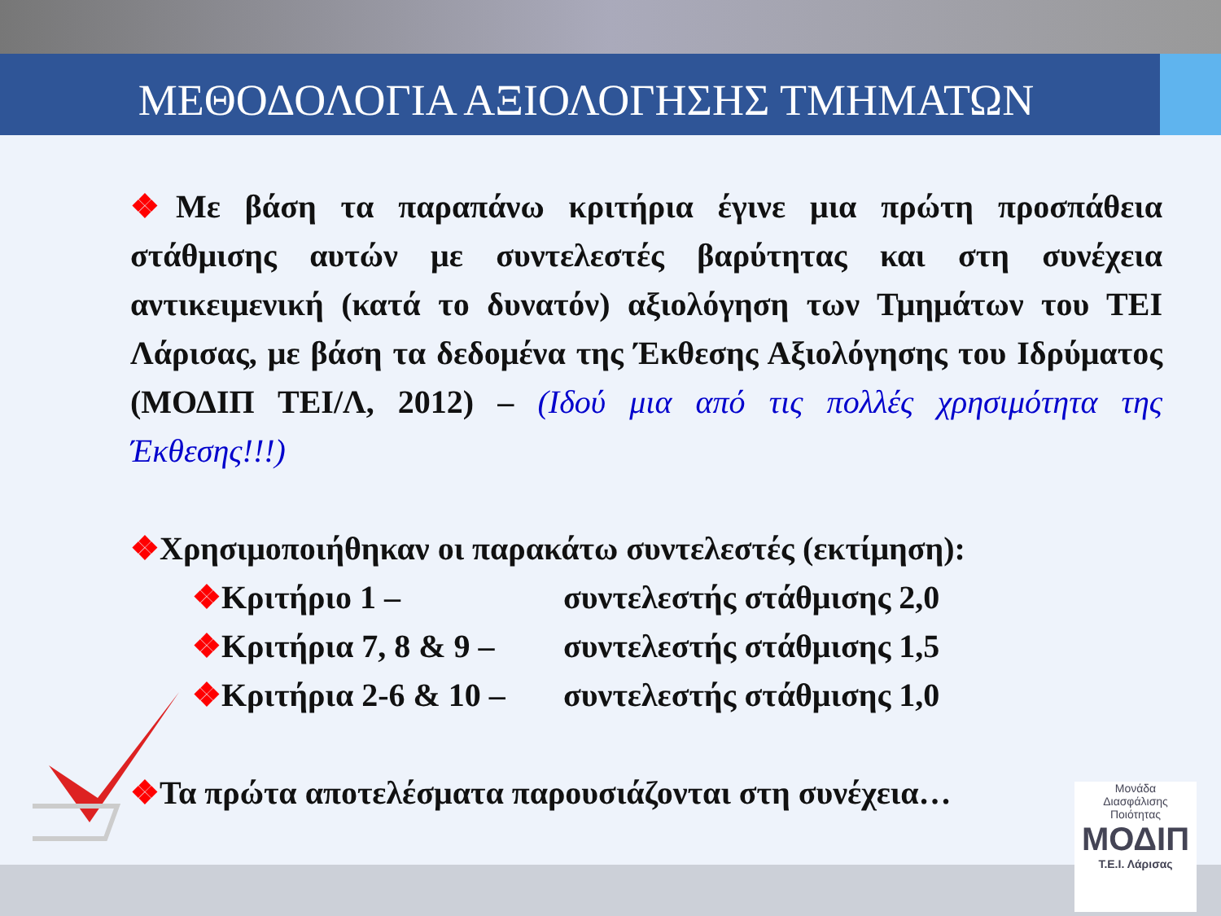ΜΕΘΟΔΟΛΟΓΙΑ ΑΞΙΟΛΟΓΗΣΗΣ ΤΜΗΜΑΤΩΝ
❖Με βάση τα παραπάνω κριτήρια έγινε μια πρώτη προσπάθεια στάθμισης αυτών με συντελεστές βαρύτητας και στη συνέχεια αντικειμενική (κατά το δυνατόν) αξιολόγηση των Τμημάτων του ΤΕΙ Λάρισας, με βάση τα δεδομένα της Έκθεσης Αξιολόγησης του Ιδρύματος (ΜΟΔΙΠ ΤΕΙ/Λ, 2012) – (Ιδού μια από τις πολλές χρησιμότητα της Έκθεσης!!!)
❖Χρησιμοποιήθηκαν οι παρακάτω συντελεστές (εκτίμηση):
❖ Κριτήριο 1 – συντελεστής στάθμισης 2,0
❖ Κριτήρια 7, 8 & 9 – συντελεστής στάθμισης 1,5
❖ Κριτήρια 2-6 & 10 – συντελεστής στάθμισης 1,0
❖Τα πρώτα αποτελέσματα παρουσιάζονται στη συνέχεια…
Μονάδα
Διασφάλισης
Ποιότητας
ΜΟΔΙΠ
Τ.Ε.Ι. Λάρισας